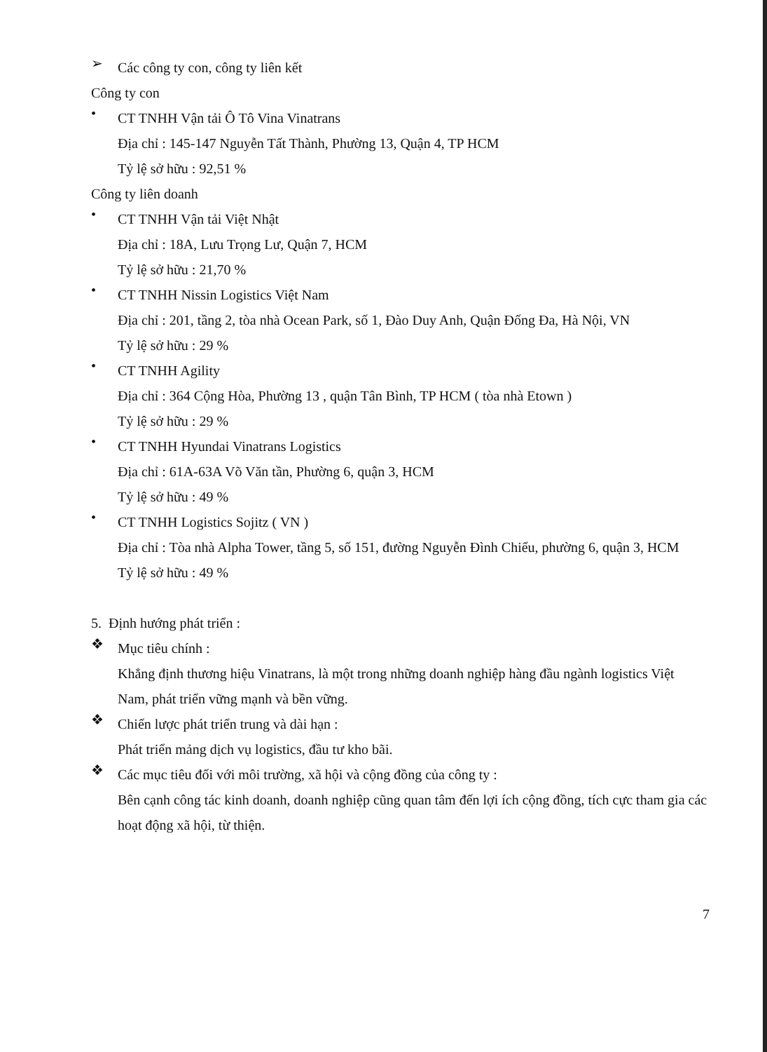➢
Các công ty con, công ty liên kết
Công ty con
•
CT TNHH Vận tải Ô Tô Vina Vinatrans
Địa chỉ : 145-147 Nguyễn Tất Thành, Phường 13, Quận 4, TP HCM
Tỷ lệ sở hữu : 92,51 %
Công ty liên doanh
•
CT TNHH Vận tải Việt Nhật
Địa chỉ : 18A, Lưu Trọng Lư, Quận 7, HCM
Tỷ lệ sở hữu : 21,70 %
•
CT TNHH Nissin Logistics Việt Nam
Địa chỉ : 201, tầng 2, tòa nhà Ocean Park, số 1, Đào Duy Anh, Quận Đống Đa, Hà Nội, VN
Tỷ lệ sở hữu : 29 %
•
CT TNHH Agility
Địa chỉ : 364 Cộng Hòa, Phường 13 , quận Tân Bình, TP HCM ( tòa nhà Etown )
Tỷ lệ sở hữu : 29 %
•
CT TNHH Hyundai Vinatrans Logistics
Địa chỉ : 61A-63A Võ Văn tần, Phường 6, quận 3, HCM
Tỷ lệ sở hữu : 49 %
•
CT TNHH Logistics Sojitz ( VN )
Địa chỉ : Tòa nhà Alpha Tower, tầng 5, số 151, đường Nguyễn Đình Chiểu, phường 6, quận 3, HCM
Tỷ lệ sở hữu : 49 %
5. Định hướng phát triển :
❖
Mục tiêu chính :
Khẳng định thương hiệu Vinatrans, là một trong những doanh nghiệp hàng đầu ngành logistics Việt Nam, phát triển vững mạnh và bền vững.
❖
Chiến lược phát triển trung và dài hạn :
Phát triển mảng dịch vụ logistics, đầu tư kho bãi.
❖
Các mục tiêu đối với môi trường, xã hội và cộng đồng của công ty :
Bên cạnh công tác kinh doanh, doanh nghiệp cũng quan tâm đến lợi ích cộng đồng, tích cực tham gia các hoạt động xã hội, từ thiện.
7